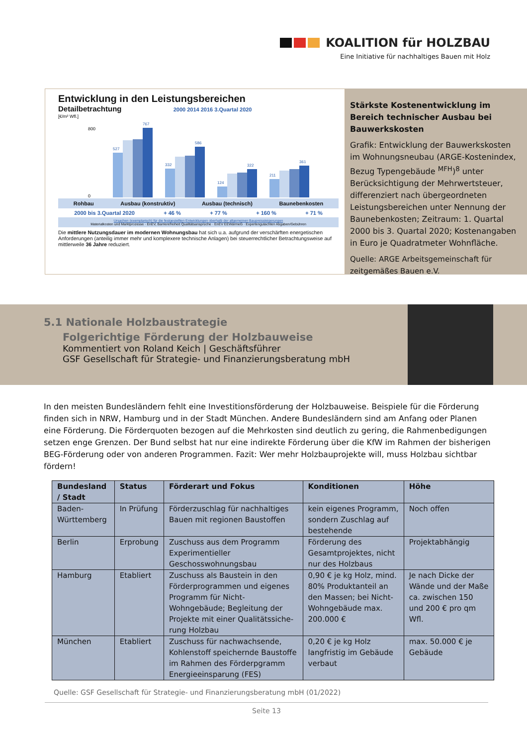KOALITION für HOLZBAU
Eine Initiative für nachhaltiges Bauen mit Holz
Entwicklung in den Leistungsbereichen
Detailbetrachtung 2000 2014 2016 3.Quartal 2020
[€/m² Wfl.]
800
0
527
767
332
586
124
322
211
361
Rohbau Ausbau (konstruktiv) Ausbau (technisch) Baunebenkosten
2000 bis 3.Quartal 2020 + 46 % + 77 % + 160 % + 71 %
Ursachen (exemplarisch) für die festgestellten Entwicklungen oberhalb der allgemeinen Baupreissteigerungen
Materialkosten und Marktprozesse · EnEV, Barrierefreiheit Qualitätsansprüche · EnEV EEWärmeG · Expertengutachten Abgaben/Gebühren
Die mittlere Nutzungsdauer im modernen Wohnungsbau hat sich u.a. aufgrund der verschärften energetischen Anforderungen (anteilig immer mehr und komplexere technische Anlagen) bei steuerrechtlicher Betrachtungsweise auf mittlerweile 36 Jahre reduziert.
Stärkste Kostenentwicklung im Bereich technischer Ausbau bei Bauwerkskosten
Grafik: Entwicklung der Bauwerkskosten im Wohnungsneubau (ARGE-Kostenindex, Bezug Typengebäude <sup>MFH</sup>)<sup>8</sup> unter Berücksichtigung der Mehrwertsteuer, differenziert nach übergeordneten Leistungsbereichen unter Nennung der Baunebenkosten; Zeitraum: 1. Quartal 2000 bis 3. Quartal 2020; Kostenangaben in Euro je Quadratmeter Wohnfläche.
Quelle: ARGE Arbeitsgemeinschaft für zeitgemäßes Bauen e.V.
5.1 Nationale Holzbaustrategie
Folgerichtige Förderung der Holzbauweise
Kommentiert von Roland Keich | Geschäftsführer
GSF Gesellschaft für Strategie- und Finanzierungsberatung mbH
In den meisten Bundesländern fehlt eine Investitionsförderung der Holzbauweise. Beispiele für die Förderung finden sich in NRW, Hamburg und in der Stadt München. Andere Bundesländern sind am Anfang oder Planen eine Förderung. Die Förderquoten bezogen auf die Mehrkosten sind deutlich zu gering, die Rahmenbedigungen setzen enge Grenzen. Der Bund selbst hat nur eine indirekte Förderung über die KfW im Rahmen der bisherigen BEG-Förderung oder von anderen Programmen. Fazit: Wer mehr Holzbauprojekte will, muss Holzbau sichtbar fördern!
| Bundesland / Stadt | Status | Förderart und Fokus | Konditionen | Höhe |
| --- | --- | --- | --- | --- |
| Baden-Württemberg | In Prüfung | Förderzuschlag für nachhaltiges Bauen mit regionen Baustoffen | kein eigenes Programm, sondern Zuschlag auf bestehende | Noch offen |
| Berlin | Erprobung | Zuschuss aus dem Programm Experimentieller Geschosswohnungsbau | Förderung des Gesamtprojektes, nicht nur des Holzbaus | Projektabhängig |
| Hamburg | Etabliert | Zuschuss als Baustein in den Förderprogrammen und eigenes Programm für Nicht-Wohngebäude; Begleitung der Projekte mit einer Qualitätssiche-rung Holzbau | 0,90 € je kg Holz, mind. 80% Produktanteil an den Massen; bei Nicht-Wohngebäude max. 200.000 € | Je nach Dicke der Wände und der Maße ca. zwischen 150 und 200 € pro qm Wfl. |
| München | Etabliert | Zuschuss für nachwachsende, Kohlenstoff speichernde Baustoffe im Rahmen des Förderpgramm Energieeinsparung (FES) | 0,20 € je kg Holz langfristig im Gebäude verbaut | max. 50.000 € je Gebäude |
Quelle: GSF Gesellschaft für Strategie- und Finanzierungsberatung mbH (01/2022)
Seite 13